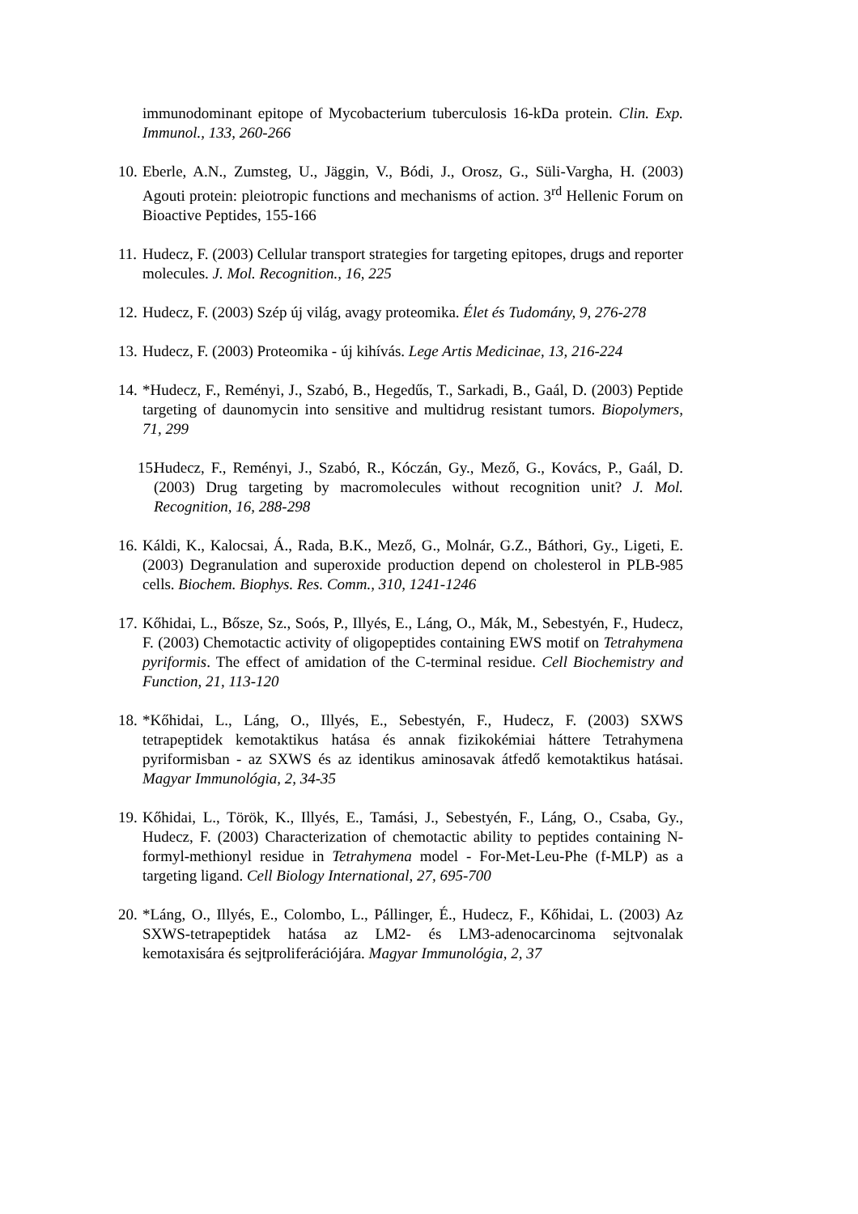immunodominant epitope of Mycobacterium tuberculosis 16-kDa protein. Clin. Exp. Immunol., 133, 260-266
10. Eberle, A.N., Zumsteg, U., Jäggin, V., Bódi, J., Orosz, G., Süli-Vargha, H. (2003) Agouti protein: pleiotropic functions and mechanisms of action. 3<sup>rd</sup> Hellenic Forum on Bioactive Peptides, 155-166
11. Hudecz, F. (2003) Cellular transport strategies for targeting epitopes, drugs and reporter molecules. J. Mol. Recognition., 16, 225
12. Hudecz, F. (2003) Szép új világ, avagy proteomika. Élet és Tudomány, 9, 276-278
13. Hudecz, F. (2003) Proteomika - új kihívás. Lege Artis Medicinae, 13, 216-224
14. *Hudecz, F., Reményi, J., Szabó, B., Hegedűs, T., Sarkadi, B., Gaál, D. (2003) Peptide targeting of daunomycin into sensitive and multidrug resistant tumors. Biopolymers, 71, 299
15. Hudecz, F., Reményi, J., Szabó, R., Kóczán, Gy., Mező, G., Kovács, P., Gaál, D. (2003) Drug targeting by macromolecules without recognition unit? J. Mol. Recognition, 16, 288-298
16. Káldi, K., Kalocsai, Á., Rada, B.K., Mező, G., Molnár, G.Z., Báthori, Gy., Ligeti, E. (2003) Degranulation and superoxide production depend on cholesterol in PLB-985 cells. Biochem. Biophys. Res. Comm., 310, 1241-1246
17. Kőhidai, L., Bősze, Sz., Soós, P., Illyés, E., Láng, O., Mák, M., Sebestyén, F., Hudecz, F. (2003) Chemotactic activity of oligopeptides containing EWS motif on Tetrahymena pyriformis. The effect of amidation of the C-terminal residue. Cell Biochemistry and Function, 21, 113-120
18. *Kőhidai, L., Láng, O., Illyés, E., Sebestyén, F., Hudecz, F. (2003) SXWS tetrapeptidek kemotaktikus hatása és annak fizikokémiai háttere Tetrahymena pyriformisban - az SXWS és az identikus aminosavak átfedő kemotaktikus hatásai. Magyar Immunológia, 2, 34-35
19. Kőhidai, L., Török, K., Illyés, E., Tamási, J., Sebestyén, F., Láng, O., Csaba, Gy., Hudecz, F. (2003) Characterization of chemotactic ability to peptides containing N-formyl-methionyl residue in Tetrahymena model - For-Met-Leu-Phe (f-MLP) as a targeting ligand. Cell Biology International, 27, 695-700
20. *Láng, O., Illyés, E., Colombo, L., Pállinger, É., Hudecz, F., Kőhidai, L. (2003) Az SXWS-tetrapeptidek hatása az LM2- és LM3-adenocarcinoma sejtvonalak kemotaxisára és sejtproliferációjára. Magyar Immunológia, 2, 37